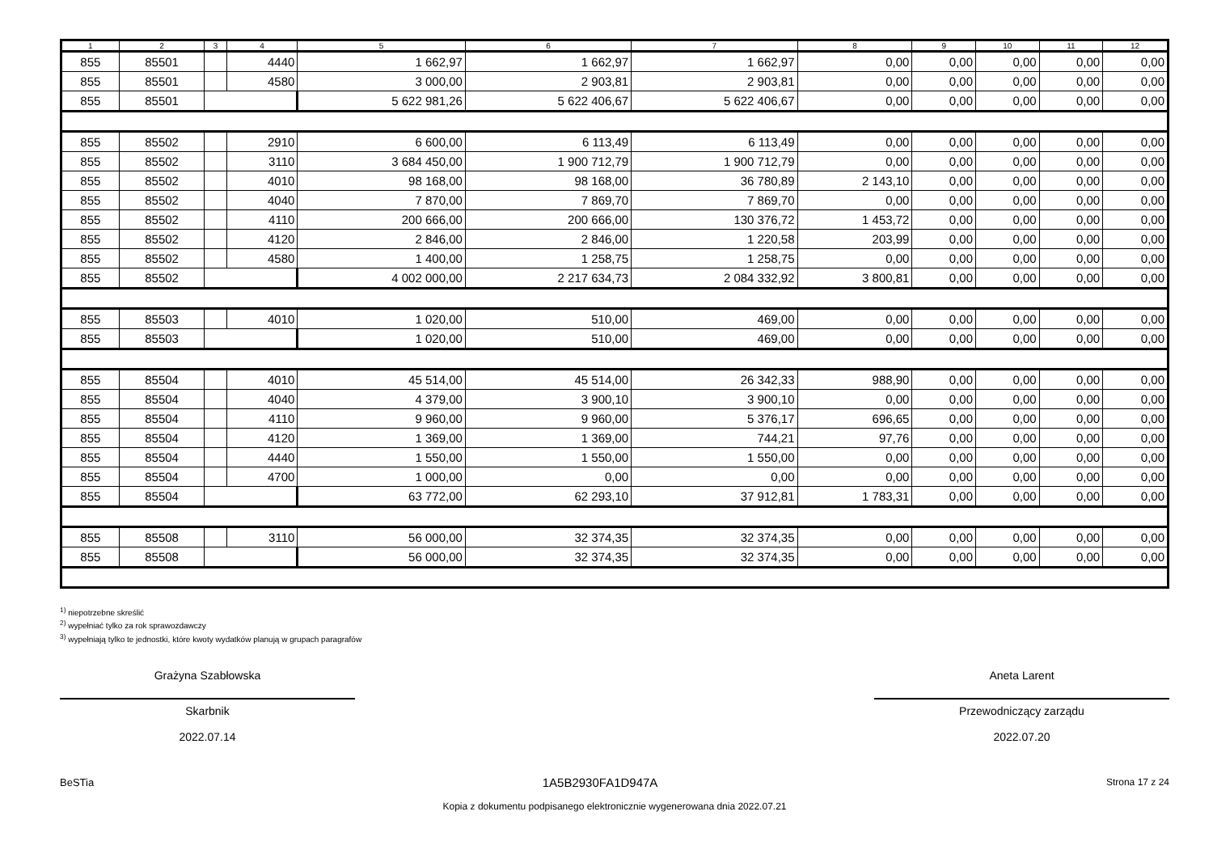| 1 | 2 | 3 | 4 | 5 | 6 | 7 | 8 | 9 | 10 | 11 | 12 |
| --- | --- | --- | --- | --- | --- | --- | --- | --- | --- | --- | --- |
| 855 | 85501 | | 4440 | 1 662,97 | 1 662,97 | 1 662,97 | 0,00 | 0,00 | 0,00 | 0,00 | 0,00 |
| 855 | 85501 | | 4580 | 3 000,00 | 2 903,81 | 2 903,81 | 0,00 | 0,00 | 0,00 | 0,00 | 0,00 |
| 855 | 85501 | | | 5 622 981,26 | 5 622 406,67 | 5 622 406,67 | 0,00 | 0,00 | 0,00 | 0,00 | 0,00 |
| 855 | 85502 | | 2910 | 6 600,00 | 6 113,49 | 6 113,49 | 0,00 | 0,00 | 0,00 | 0,00 | 0,00 |
| 855 | 85502 | | 3110 | 3 684 450,00 | 1 900 712,79 | 1 900 712,79 | 0,00 | 0,00 | 0,00 | 0,00 | 0,00 |
| 855 | 85502 | | 4010 | 98 168,00 | 98 168,00 | 36 780,89 | 2 143,10 | 0,00 | 0,00 | 0,00 | 0,00 |
| 855 | 85502 | | 4040 | 7 870,00 | 7 869,70 | 7 869,70 | 0,00 | 0,00 | 0,00 | 0,00 | 0,00 |
| 855 | 85502 | | 4110 | 200 666,00 | 200 666,00 | 130 376,72 | 1 453,72 | 0,00 | 0,00 | 0,00 | 0,00 |
| 855 | 85502 | | 4120 | 2 846,00 | 2 846,00 | 1 220,58 | 203,99 | 0,00 | 0,00 | 0,00 | 0,00 |
| 855 | 85502 | | 4580 | 1 400,00 | 1 258,75 | 1 258,75 | 0,00 | 0,00 | 0,00 | 0,00 | 0,00 |
| 855 | 85502 | | | 4 002 000,00 | 2 217 634,73 | 2 084 332,92 | 3 800,81 | 0,00 | 0,00 | 0,00 | 0,00 |
| 855 | 85503 | | 4010 | 1 020,00 | 510,00 | 469,00 | 0,00 | 0,00 | 0,00 | 0,00 | 0,00 |
| 855 | 85503 | | | 1 020,00 | 510,00 | 469,00 | 0,00 | 0,00 | 0,00 | 0,00 | 0,00 |
| 855 | 85504 | | 4010 | 45 514,00 | 45 514,00 | 26 342,33 | 988,90 | 0,00 | 0,00 | 0,00 | 0,00 |
| 855 | 85504 | | 4040 | 4 379,00 | 3 900,10 | 3 900,10 | 0,00 | 0,00 | 0,00 | 0,00 | 0,00 |
| 855 | 85504 | | 4110 | 9 960,00 | 9 960,00 | 5 376,17 | 696,65 | 0,00 | 0,00 | 0,00 | 0,00 |
| 855 | 85504 | | 4120 | 1 369,00 | 1 369,00 | 744,21 | 97,76 | 0,00 | 0,00 | 0,00 | 0,00 |
| 855 | 85504 | | 4440 | 1 550,00 | 1 550,00 | 1 550,00 | 0,00 | 0,00 | 0,00 | 0,00 | 0,00 |
| 855 | 85504 | | 4700 | 1 000,00 | 0,00 | 0,00 | 0,00 | 0,00 | 0,00 | 0,00 | 0,00 |
| 855 | 85504 | | | 63 772,00 | 62 293,10 | 37 912,81 | 1 783,31 | 0,00 | 0,00 | 0,00 | 0,00 |
| 855 | 85508 | | 3110 | 56 000,00 | 32 374,35 | 32 374,35 | 0,00 | 0,00 | 0,00 | 0,00 | 0,00 |
| 855 | 85508 | | | 56 000,00 | 32 374,35 | 32 374,35 | 0,00 | 0,00 | 0,00 | 0,00 | 0,00 |
<sup>1)</sup> niepotrzebne skreślić
<sup>2)</sup> wypełniać tylko za rok sprawozdawczy
<sup>3)</sup> wypełniają tylko te jednostki, które kwoty wydatków planują w grupach paragrafów
Grażyna Szabłowska
Skarbnik
2022.07.14
Aneta Larent
Przewodniczący zarządu
2022.07.20
BeSTia 1A5B2930FA1D947A Strona 17 z 24
Kopia z dokumentu podpisanego elektronicznie wygenerowana dnia 2022.07.21